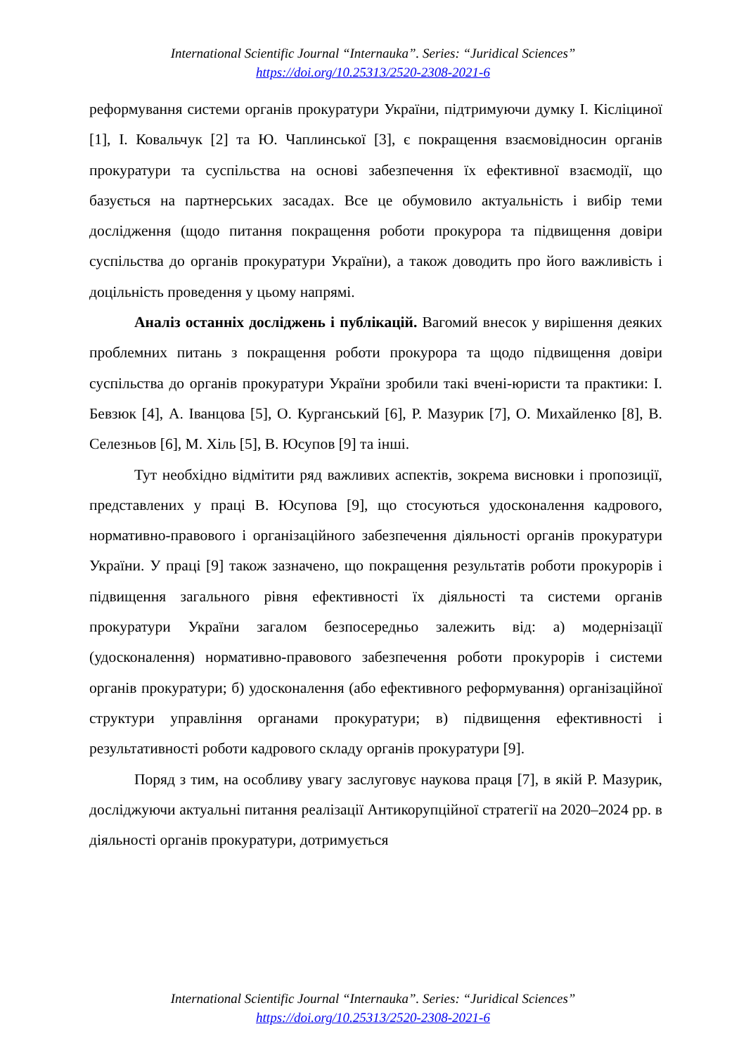International Scientific Journal “Internauka”. Series: “Juridical Sciences”
https://doi.org/10.25313/2520-2308-2021-6
реформування системи органів прокуратури України, підтримуючи думку І. Кісліциної [1], І. Ковальчук [2] та Ю. Чаплинської [3], є покращення взаємовідносин органів прокуратури та суспільства на основі забезпечення їх ефективної взаємодії, що базується на партнерських засадах. Все це обумовило актуальність і вибір теми дослідження (щодо питання покращення роботи прокурора та підвищення довіри суспільства до органів прокуратури України), а також доводить про його важливість і доцільність проведення у цьому напрямі.
Аналіз останніх досліджень і публікацій. Вагомий внесок у вирішення деяких проблемних питань з покращення роботи прокурора та щодо підвищення довіри суспільства до органів прокуратури України зробили такі вчені-юристи та практики: І. Бевзюк [4], А. Іванцова [5], О. Курганський [6], Р. Мазурик [7], О. Михайленко [8], В. Селезньов [6], М. Хіль [5], В. Юсупов [9] та інші.
Тут необхідно відмітити ряд важливих аспектів, зокрема висновки і пропозиції, представлених у праці В. Юсупова [9], що стосуються удосконалення кадрового, нормативно-правового і організаційного забезпечення діяльності органів прокуратури України. У праці [9] також зазначено, що покращення результатів роботи прокурорів і підвищення загального рівня ефективності їх діяльності та системи органів прокуратури України загалом безпосередньо залежить від: а) модернізації (удосконалення) нормативно-правового забезпечення роботи прокурорів і системи органів прокуратури; б) удосконалення (або ефективного реформування) організаційної структури управління органами прокуратури; в) підвищення ефективності і результативності роботи кадрового складу органів прокуратури [9].
Поряд з тим, на особливу увагу заслуговує наукова праця [7], в якій Р. Мазурик, досліджуючи актуальні питання реалізації Антикорупційної стратегії на 2020–2024 рр. в діяльності органів прокуратури, дотримується
International Scientific Journal “Internauka”. Series: “Juridical Sciences”
https://doi.org/10.25313/2520-2308-2021-6